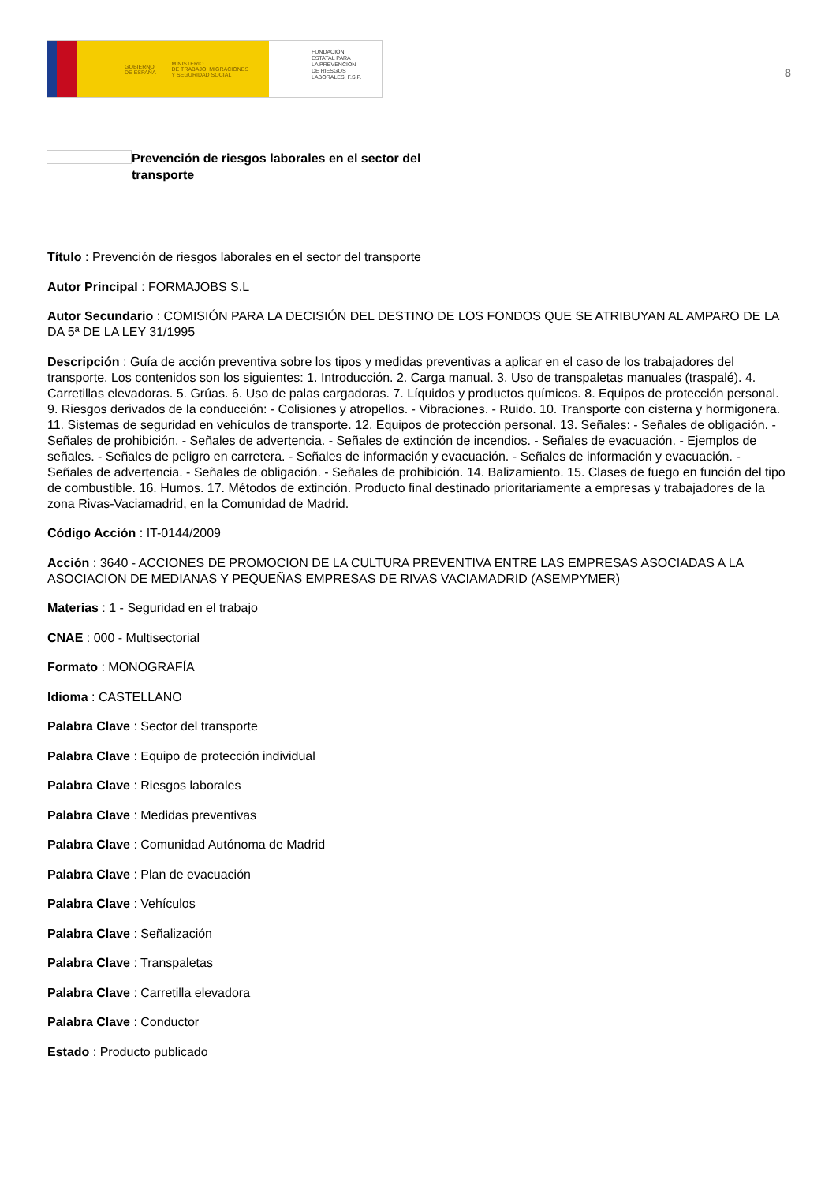GOBIERNO
DE ESPAÑA MINISTERIO
DE TRABAJO, MIGRACIONES
Y SEGURIDAD SOCIAL
FUNDACIÓN
ESTATAL PARA
LA PREVENCIÓN
DE RIESGOS
LABORALES, F.S.P.
8
Prevención de riesgos laborales en el sector del transporte
Título : Prevención de riesgos laborales en el sector del transporte
Autor Principal : FORMAJOBS S.L
Autor Secundario : COMISIÓN PARA LA DECISIÓN DEL DESTINO DE LOS FONDOS QUE SE ATRIBUYAN AL AMPARO DE LA DA 5ª DE LA LEY 31/1995
Descripción : Guía de acción preventiva sobre los tipos y medidas preventivas a aplicar en el caso de los trabajadores del transporte. Los contenidos son los siguientes: 1. Introducción. 2. Carga manual. 3. Uso de transpaletas manuales (traspalé). 4. Carretillas elevadoras. 5. Grúas. 6. Uso de palas cargadoras. 7. Líquidos y productos químicos. 8. Equipos de protección personal. 9. Riesgos derivados de la conducción: - Colisiones y atropellos. - Vibraciones. - Ruido. 10. Transporte con cisterna y hormigonera. 11. Sistemas de seguridad en vehículos de transporte. 12. Equipos de protección personal. 13. Señales: - Señales de obligación. - Señales de prohibición. - Señales de advertencia. - Señales de extinción de incendios. - Señales de evacuación. - Ejemplos de señales. - Señales de peligro en carretera. - Señales de información y evacuación. - Señales de información y evacuación. - Señales de advertencia. - Señales de obligación. - Señales de prohibición. 14. Balizamiento. 15. Clases de fuego en función del tipo de combustible. 16. Humos. 17. Métodos de extinción. Producto final destinado prioritariamente a empresas y trabajadores de la zona Rivas-Vaciamadrid, en la Comunidad de Madrid.
Código Acción : IT-0144/2009
Acción : 3640 - ACCIONES DE PROMOCION DE LA CULTURA PREVENTIVA ENTRE LAS EMPRESAS ASOCIADAS A LA ASOCIACION DE MEDIANAS Y PEQUEÑAS EMPRESAS DE RIVAS VACIAMADRID (ASEMPYMER)
Materias : 1 - Seguridad en el trabajo
CNAE : 000 - Multisectorial
Formato : MONOGRAFÍA
Idioma : CASTELLANO
Palabra Clave : Sector del transporte
Palabra Clave : Equipo de protección individual
Palabra Clave : Riesgos laborales
Palabra Clave : Medidas preventivas
Palabra Clave : Comunidad Autónoma de Madrid
Palabra Clave : Plan de evacuación
Palabra Clave : Vehículos
Palabra Clave : Señalización
Palabra Clave : Transpaletas
Palabra Clave : Carretilla elevadora
Palabra Clave : Conductor
Estado : Producto publicado